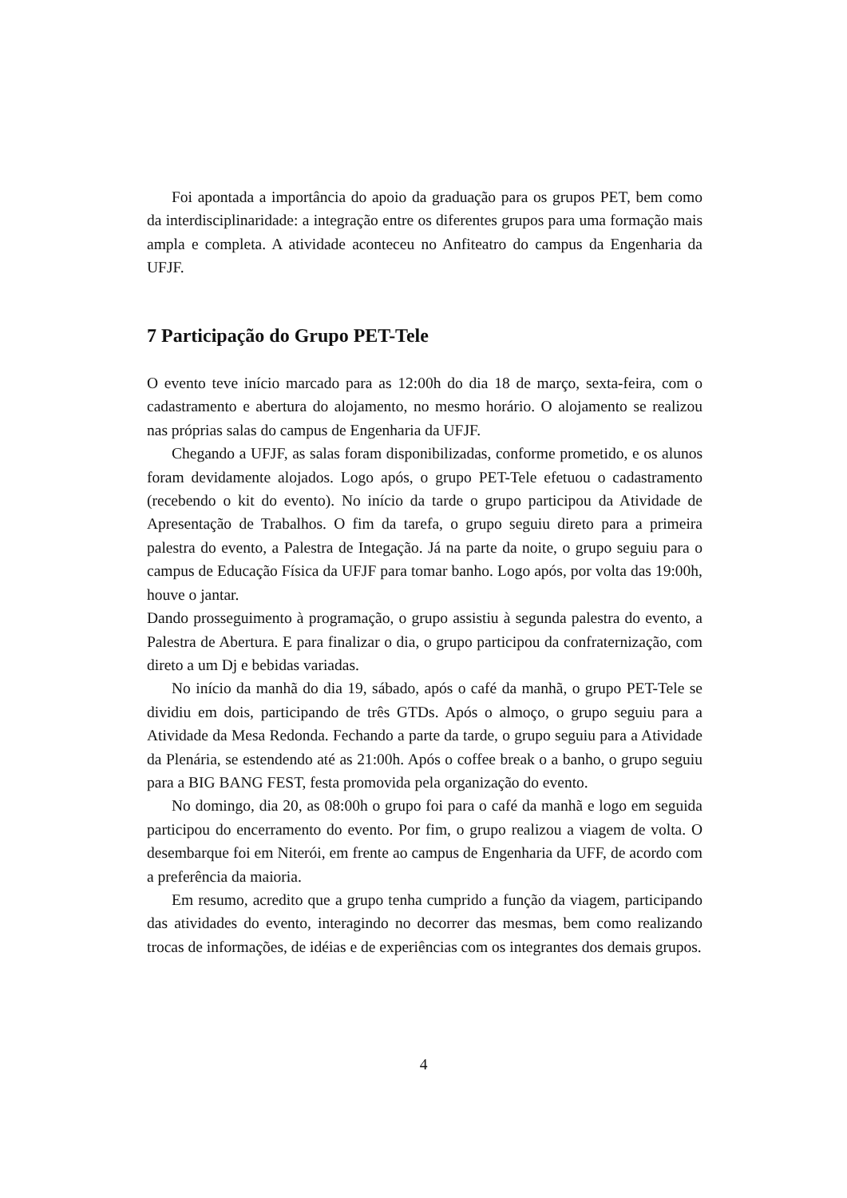Foi apontada a importância do apoio da graduação para os grupos PET, bem como da interdisciplinaridade: a integração entre os diferentes grupos para uma formação mais ampla e completa. A atividade aconteceu no Anfiteatro do campus da Engenharia da UFJF.
7 Participação do Grupo PET-Tele
O evento teve início marcado para as 12:00h do dia 18 de março, sexta-feira, com o cadastramento e abertura do alojamento, no mesmo horário. O alojamento se realizou nas próprias salas do campus de Engenharia da UFJF.
Chegando a UFJF, as salas foram disponibilizadas, conforme prometido, e os alunos foram devidamente alojados. Logo após, o grupo PET-Tele efetuou o cadastramento (recebendo o kit do evento). No início da tarde o grupo participou da Atividade de Apresentação de Trabalhos. O fim da tarefa, o grupo seguiu direto para a primeira palestra do evento, a Palestra de Integação. Já na parte da noite, o grupo seguiu para o campus de Educação Física da UFJF para tomar banho. Logo após, por volta das 19:00h, houve o jantar.
Dando prosseguimento à programação, o grupo assistiu à segunda palestra do evento, a Palestra de Abertura. E para finalizar o dia, o grupo participou da confraternização, com direto a um Dj e bebidas variadas.
No início da manhã do dia 19, sábado, após o café da manhã, o grupo PET-Tele se dividiu em dois, participando de três GTDs. Após o almoço, o grupo seguiu para a Atividade da Mesa Redonda. Fechando a parte da tarde, o grupo seguiu para a Atividade da Plenária, se estendendo até as 21:00h. Após o coffee break o a banho, o grupo seguiu para a BIG BANG FEST, festa promovida pela organização do evento.
No domingo, dia 20, as 08:00h o grupo foi para o café da manhã e logo em seguida participou do encerramento do evento. Por fim, o grupo realizou a viagem de volta. O desembarque foi em Niterói, em frente ao campus de Engenharia da UFF, de acordo com a preferência da maioria.
Em resumo, acredito que a grupo tenha cumprido a função da viagem, participando das atividades do evento, interagindo no decorrer das mesmas, bem como realizando trocas de informações, de idéias e de experiências com os integrantes dos demais grupos.
4